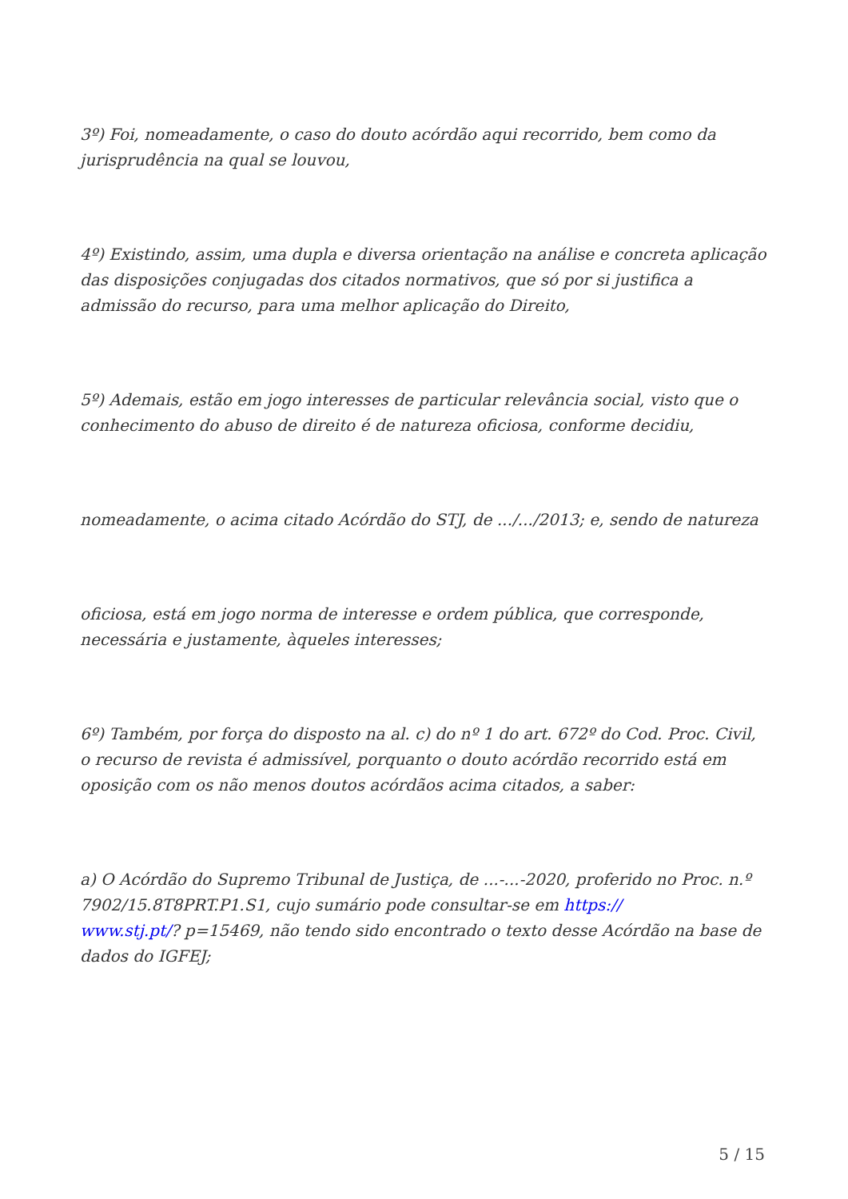3º) Foi, nomeadamente, o caso do douto acórdão aqui recorrido, bem como da jurisprudência na qual se louvou,
4º) Existindo, assim, uma dupla e diversa orientação na análise e concreta aplicação das disposições conjugadas dos citados normativos, que só por si justifica a admissão do recurso, para uma melhor aplicação do Direito,
5º) Ademais, estão em jogo interesses de particular relevância social, visto que o conhecimento do abuso de direito é de natureza oficiosa, conforme decidiu,
nomeadamente, o acima citado Acórdão do STJ, de .../.../2013; e, sendo de natureza
oficiosa, está em jogo norma de interesse e ordem pública, que corresponde, necessária e justamente, àqueles interesses;
6º) Também, por força do disposto na al. c) do nº 1 do art. 672º do Cod. Proc. Civil, o recurso de revista é admissível, porquanto o douto acórdão recorrido está em oposição com os não menos doutos acórdãos acima citados, a saber:
a) O Acórdão do Supremo Tribunal de Justiça, de ...-...-2020, proferido no Proc. n.º 7902/15.8T8PRT.P1.S1, cujo sumário pode consultar-se em https://
www.stj.pt/? p=15469, não tendo sido encontrado o texto desse Acórdão na base de dados do IGFEJ;
5 / 15